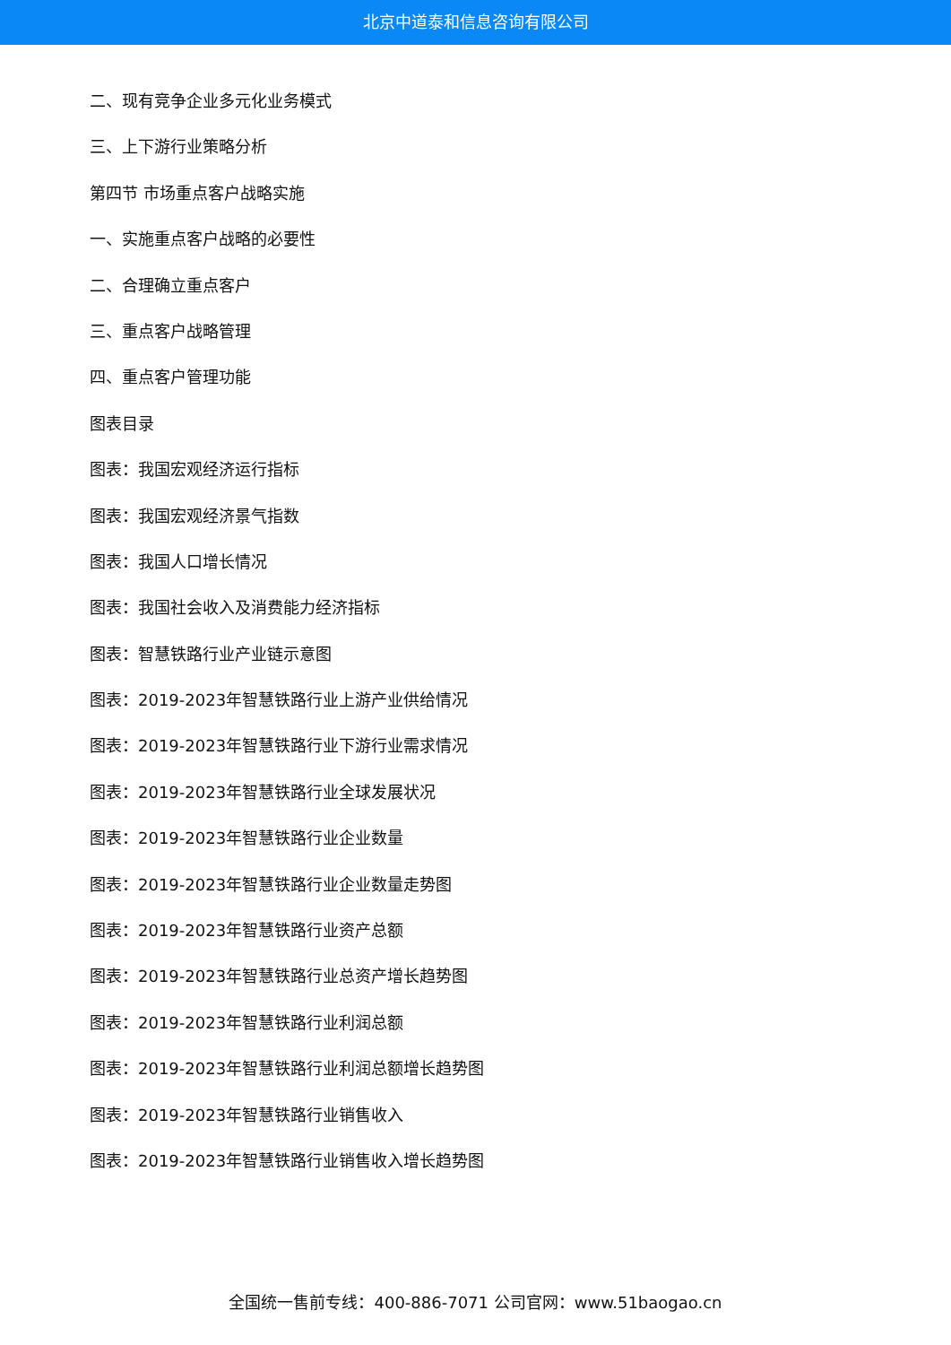北京中道泰和信息咨询有限公司
二、现有竞争企业多元化业务模式
三、上下游行业策略分析
第四节 市场重点客户战略实施
一、实施重点客户战略的必要性
二、合理确立重点客户
三、重点客户战略管理
四、重点客户管理功能
图表目录
图表：我国宏观经济运行指标
图表：我国宏观经济景气指数
图表：我国人口增长情况
图表：我国社会收入及消费能力经济指标
图表：智慧铁路行业产业链示意图
图表：2019-2023年智慧铁路行业上游产业供给情况
图表：2019-2023年智慧铁路行业下游行业需求情况
图表：2019-2023年智慧铁路行业全球发展状况
图表：2019-2023年智慧铁路行业企业数量
图表：2019-2023年智慧铁路行业企业数量走势图
图表：2019-2023年智慧铁路行业资产总额
图表：2019-2023年智慧铁路行业总资产增长趋势图
图表：2019-2023年智慧铁路行业利润总额
图表：2019-2023年智慧铁路行业利润总额增长趋势图
图表：2019-2023年智慧铁路行业销售收入
图表：2019-2023年智慧铁路行业销售收入增长趋势图
全国统一售前专线：400-886-7071 公司官网：www.51baogao.cn